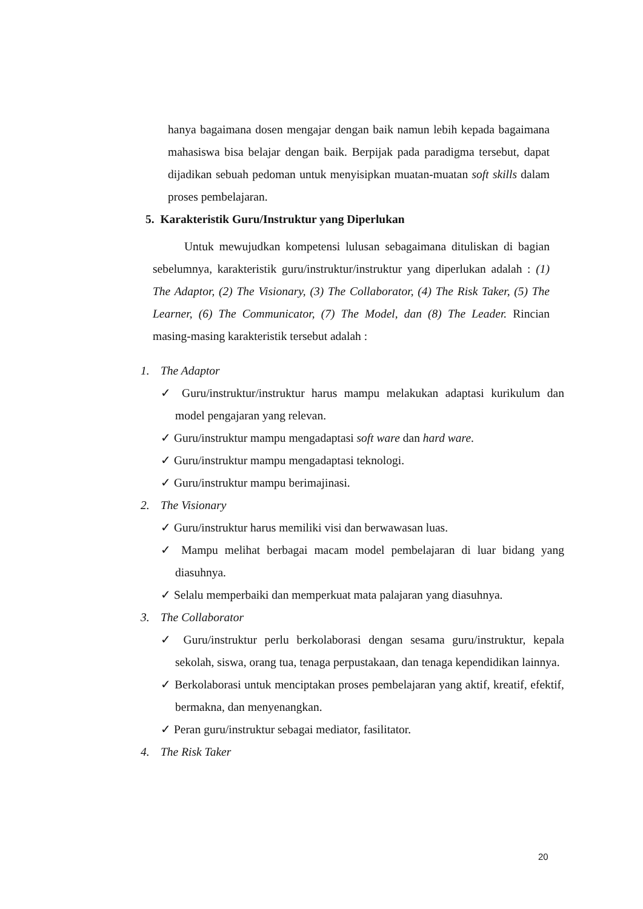hanya bagaimana dosen mengajar dengan baik namun lebih kepada bagaimana mahasiswa bisa belajar dengan baik. Berpijak pada paradigma tersebut, dapat dijadikan sebuah pedoman untuk menyisipkan muatan-muatan soft skills dalam proses pembelajaran.
5. Karakteristik Guru/Instruktur yang Diperlukan
Untuk mewujudkan kompetensi lulusan sebagaimana dituliskan di bagian sebelumnya, karakteristik guru/instruktur/instruktur yang diperlukan adalah : (1) The Adaptor, (2) The Visionary, (3) The Collaborator, (4) The Risk Taker, (5) The Learner, (6) The Communicator, (7) The Model, dan (8) The Leader. Rincian masing-masing karakteristik tersebut adalah :
1. The Adaptor
✓ Guru/instruktur/instruktur harus mampu melakukan adaptasi kurikulum dan model pengajaran yang relevan.
✓ Guru/instruktur mampu mengadaptasi soft ware dan hard ware.
✓ Guru/instruktur mampu mengadaptasi teknologi.
✓ Guru/instruktur mampu berimajinasi.
2. The Visionary
✓ Guru/instruktur harus memiliki visi dan berwawasan luas.
✓ Mampu melihat berbagai macam model pembelajaran di luar bidang yang diasuhnya.
✓ Selalu memperbaiki dan memperkuat mata palajaran yang diasuhnya.
3. The Collaborator
✓ Guru/instruktur perlu berkolaborasi dengan sesama guru/instruktur, kepala sekolah, siswa, orang tua, tenaga perpustakaan, dan tenaga kependidikan lainnya.
✓ Berkolaborasi untuk menciptakan proses pembelajaran yang aktif, kreatif, efektif, bermakna, dan menyenangkan.
✓ Peran guru/instruktur sebagai mediator, fasilitator.
4. The Risk Taker
20